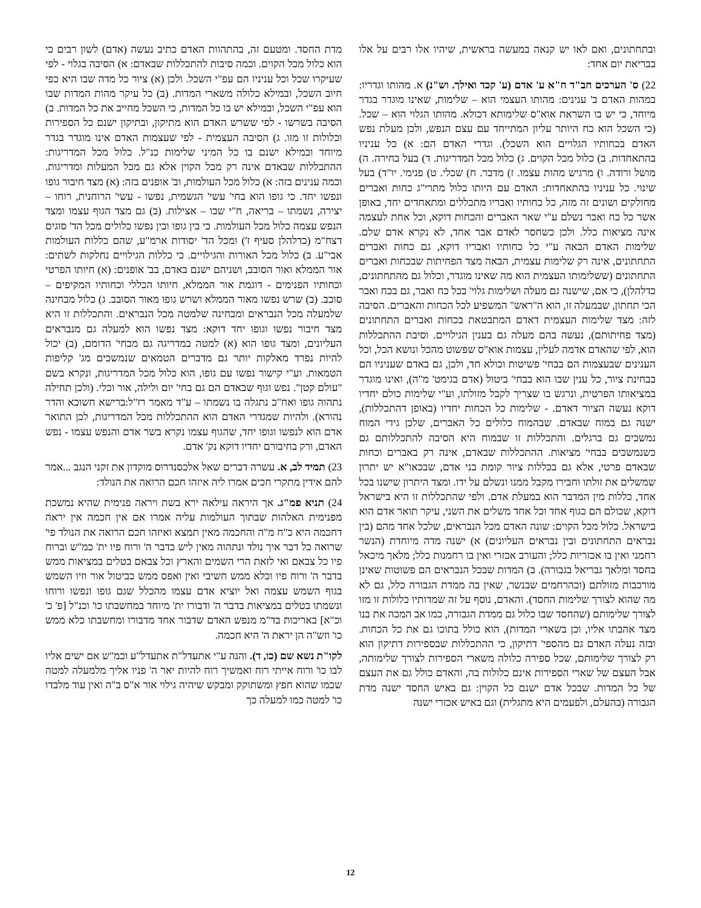ובתחתונים, ואם לאו יש קנאה במעשה בראשית, שיהיו אלו רבים על אלו בבריאת יום אחד:
22) ס' הערכים חב"ד ח"א ע' אדם (ע' קכד ואילך. וש"נ) א. מהותו וגדריו: במהות האדם ב' ענינים: מהותו העצמי הוא – שלימות, שאינו מוגדר בגדר מיוחד, כי יש בו השראת אוא"ס שלימותא דכולא. מהותו הגלוי הוא – שכל. (כי השכל הוא כח היותר עליון המתייחד עם עצם הנפש, ולכן מעלת נפש האדם בכחותיו הגלויים הוא השכל). וגדרי האדם הם: א) כל עניניו בהתאחדות. ב) כלול מכל הקוים. ג) כלול מכל המדריגות. ד) בעל בחירה. ה) מושל ורודה. ו) מרגיש מהות עצמו. ז) מדבר. ח) שכלי. ט) פנימי. יו"ד) בעל שינוי. כל עניניו בהתאחדות: האדם עם היותו כלול מתרי"ג כחות ואברים מחולקים ושונים זה מזה, כל כחותיו ואבריו מתכללים ומתאחדים יחד, באופן אשר כל כח ואבר נשלם ע"י שאר האברים והכחות דוקא, וכל אחת לעצמה אינה מציאות כלל. ולכן כשחסר לאדם אבר אחד, לא נקרא אדם שלם. שלימות האדם הבאה ע"י כל כחותיו ואבריו דוקא, גם כחות ואברים התחתונים, אינה רק שלימות עצמית, הבאה מצד הפחיתות שבכחות ואברים התחתונים (ששלימותו העצמית הוא מה שאינו מוגדר, וכלול גם מהתחתונים, כדלהלן), כי אם, שישנה גם מעלה ושלימות גלוי' בכל כח ואבר, גם בכח ואבר הכי תחתון, שבמעלה זו, הוא ה"ראש" המשפיע לכל הכחות והאברים. הסיבה לזה: מצד שלימות העצמית דאדם המתבטאת בכחות ואברים התחתונים (מצד פחיתותם), נעשה בהם מעלה גם בענין הגילויים. וסיבת ההתכללות הוא, לפי שהאדם אדמה לעלין, עצמות אוא"ס שפשוט מהכל ונושא הכל, וכל הענינים שבעצמות הם בבחי' פשיטות וכולא חד, ולכן, גם באדם שעניניו הם בבחינת ציור, כל ענין שבו הוא בבחי' ביטול (אדם בגימט' מ"ה), ואינו מוגדר במציאותו הפרטית, ונרגש בו שצריך לקבל מזולתו, וע"י שלימות כולם יחדיו דוקא נעשה הציור דאדם. - שלימות כל הכחות יחדיו (באופן דהתכללות), ישנה גם במוח שבאדם. שבהמוח כלולים כל האברים, שלכן גידי המוח נמשכים גם ברגלים. והתכללות זו שבמוח היא הסיבה להתכללותם גם כשנמשכים בבחי' מציאות. ההתכללות שבאדם, אינה רק באברים וכחות שבאדם פרטי, אלא גם בכללות ציור קומת בני אדם, שבכאו"א יש יתרון שמשלים את זולתו וחבירו מקבל ממנו ונשלם על ידו. ומצד היתרון שישנו בכל אחד, כללות מין המדבר הוא במעלת אדם. ולפי שהתכללות זו היא בישראל דוקא, שכולם הם כגוף אחד וכל אחד משלים את השני, עיקר תואר אדם הוא בישראל. כלול מכל הקוים: שונה האדם מכל הנבראים, שלכל אחד מהם (בין נבראים התחתונים ובין נבראים העליונים) א) ישנה מדה מיוחדת (הנשר רחמני ואין בו אכזריות כלל; והעורב אכזרי ואין בו רחמנות כלל; מלאך מיכאל בחסד ומלאך גבריאל בגבורה). ב) המדות שבכל הנבראים הם פשוטות שאינן מורכבות מזולתם (וכהרחמים שבנשר, שאין בה ממדת הגבורה כלל, גם לא מה שהוא לצורך שלימות החסד). והאדם, נוסף על זה שמדותיו כלולות זו מזו לצורך שלימותם (שהחסד שבו כלול גם ממדת הגבורה, כמו אב המכה את בנו מצד אהבתו אליו, וכן בשארי המדות), הוא כולל בתוכו גם את כל הכחות. ובזה נעלה האדם גם מהספי' דתיקון, כי ההתכללות שבספירות דתיקון הוא רק לצורך שלימותם, שכל ספירה כלולה משארי הספירות לצורך שלימותה, אבל העצם של שארי הספירות אינם כלולות בה, והאדם כולל גם את העצם של כל המדות. שבכל אדם ישנם כל הקוין: גם באיש החסד ישנה מדת הגבורה (בהעלם, ולפעמים היא מתגלית) וגם באיש אכזרי ישנה
מדת החסד. ומטעם זה, בהתהוות האדם כתיב נעשה (אדם) לשון רבים כי הוא כלול מכל הקוים. וכמה סיבות להתכללות שבאדם: א) הסיבה בגלוי - לפי שעיקרו שכל וכל עניניו הם עפ"י השכל. ולכן (א) ציור כל מדה שבו היא כפי חיוב השכל, ובמילא כלולה משארי המדות. (ב) כל עיקר מהות המדות שבו הוא עפ"י השכל, ובמילא יש בו כל המדות, כי השכל מחייב את כל המדות. ב) הסיבה בשרשו - לפי ששרש האדם הוא מתיקון, ובתיקון ישנם כל הספירות וכלולות זו מזו. ג) הסיבה העצמית - לפי שעצמות האדם אינו מוגדר בגדר מיוחד ובמילא ישנם בו כל המיני שלימות כנ"ל. כלול מכל המדריגות: ההתכללות שבאדם אינה רק מכל הקוין אלא גם מכל המעלות ומדריגות. וכמה ענינים בזה: א) כלול מכל העולמות, וב' אופנים בזה: (א) מצד חיבור גופו ונפשו יחד. כי גופו הוא בחי' עשי' הגשמית, נפשו - עשי' הרוחנית, רוחו – יצירה, נשמתו – בריאה, ח"י שבו – אצילות. (ב) גם מצד הגוף עצמו ומצד הנפש עצמה כלול מכל העולמות. כי בין גופו ובין נפשו כלולים מכל הד' סוגים דצח"מ (כדלהלן סעיף ז') ומכל הד' יסודות ארמ"ע, שהם כללות העולמות אבי"ע. ב) כלול מכל האורות והגילויים. כי כללות הגילויים נחלקות לשתים: אור הממלא ואור הסובב, ושניהם ישנם באדם, בב' אופנים: (א) חיותו הפרטי וכחותיו הפנימים - דוגמת אור הממלא, חיותו הכללי וכחותיו המקיפים – סובב. (ב) שרש נפשו מאור הממלא ושרש גופו מאור הסובב. ג) כלול מבחינה שלמעלה מכל הנבראים ומבחינה שלמטה מכל הנבראים. והתכללות זו היא מצד חיבור נפשו וגופו יחד דוקא: מצד נפשו הוא למעלה גם מנבראים העליונים, ומצד גופו הוא (א) למטה במדריגה גם מבחי' הדומם, (ב) יכול להיות נפרד מאלקות יותר גם מדברים הטמאים שנמשכים מג' קליפות הטמאות. וע"י קישור נפשו עם גופו, הוא כלול מכל המדריגות, ונקרא בשם "עולם קטן". נפש וגוף שבאדם הם גם בחי' יום ולילה, אור וכלי. (ולכן תחילה נתהוה גופו ואח"כ נתגלה בו נשמתו – ע"ד מאמר רז"ל:ברישא חשוכא והדר נהורא). ולהיות שמגדרי האדם הוא ההתכללות מכל המדריגות, לכן התואר אדם הוא לנפשו וגופו יחד, שהגוף עצמו נקרא בשר אדם והנפש עצמו - נפש האדם, ורק בחיבורם יחדיו דוקא נק' אדם.
23) תמיד לב, א. עשרה דברים שאל אלכסנדרוס מוקדון את זקני הנגב ...אמר להם אידין מתקרי חכים אמרו ליה איזהו חכם הרואה את הנולד:
24) תניא פמ"ג. אך היראה עילאה ירא בשת ויראה פנימית שהיא נמשכת מפנימית האלהות שבתוך העולמות עליה אמרו אם אין חכמה אין יראה דחכמה היא כ"ח מ"ה והחכמה מאין תמצא ואיזהו חכם הרואה את הנולד פי' שרואה כל דבר איך נולד ונתהוה מאין ליש בדבר ה' ורוח פיו ית' כמ"ש וברוח פיו כל צבאם ואי לזאת הרי השמים והארץ וכל צבאם בטלים במציאות ממש בדבר ה' ורוח פיו וכלא ממש חשיבי ואין ואפס ממש כביטול אור וזיו השמש בגוף השמש עצמה ואל יוציא אדם עצמו מהכלל שגם גופו ונפשו ורוחו ונשמתו בטלים במציאות בדבר ה' ודבורו ית' מיוחד במחשבתו כו' וכנ"ל [פ' כ' וכ"א] באריכות בד"מ מנפש האדם שדבור אחד מדבורו ומחשבתו כלא ממש כו' וזש"ה הן יראת ה' היא חכמה.
לקו"ת נשא שם (כו, ד). והנה ע"י אתעדל"ת אתעדל"ע וכמ"ש אם ישים אליו לבו כו' ורוח אייתי רוח ואמשיך רוח להיות יאר ה' פניו אליך מלמעלה למטה שכמו שהוא חפץ ומשתוקק ומבקש שיהיה גילוי אור א"ס ב"ה ואין עוד מלבדו כו' למטה כמו למעלה כך
12